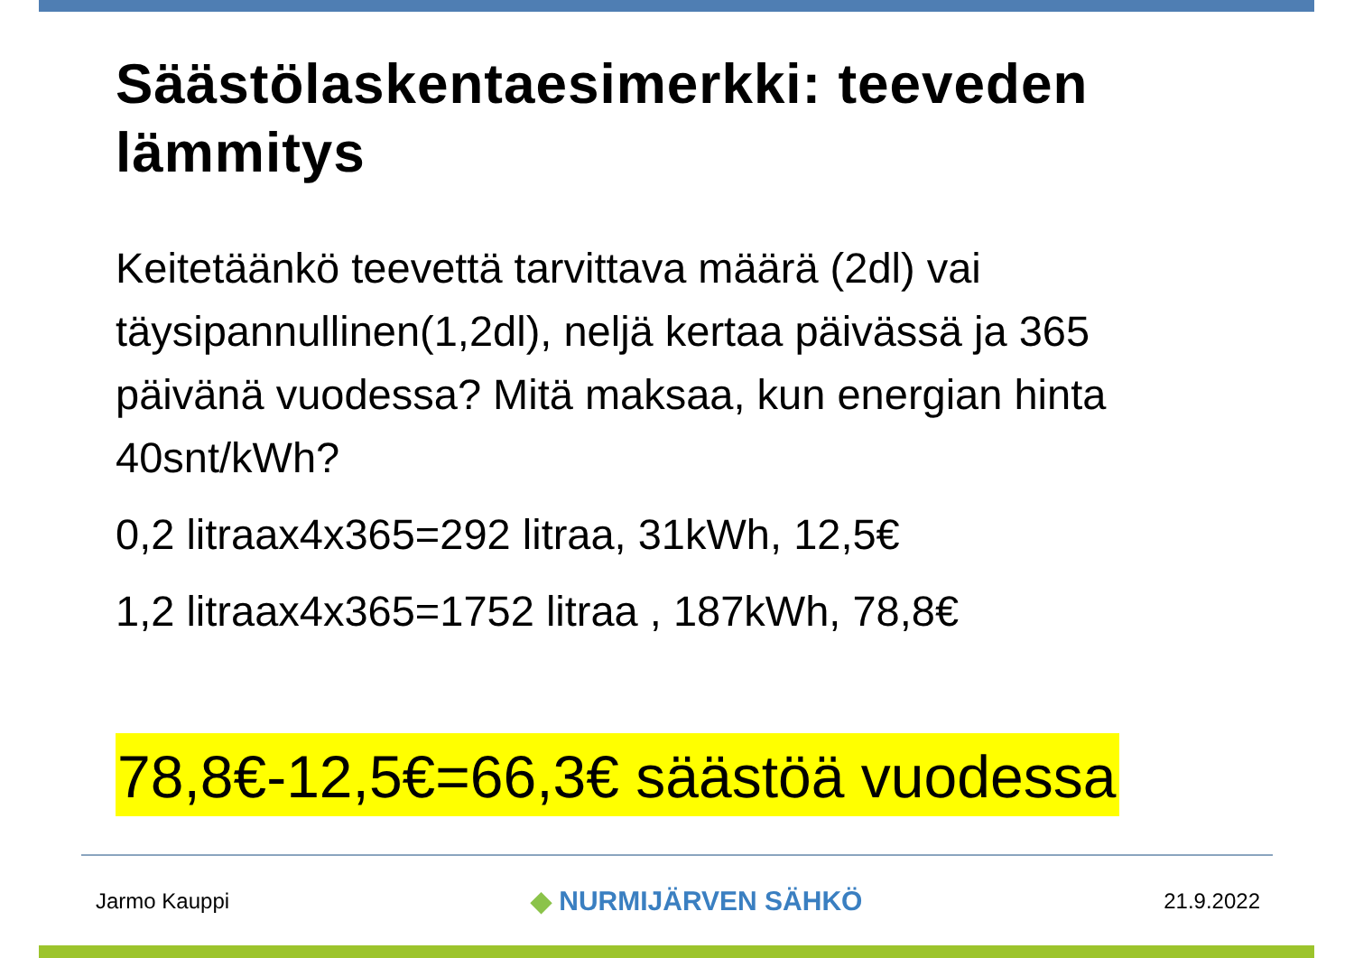Säästölaskentaesimerkki: teeveden lämmitys
Keitetäänkö teevettä tarvittava määrä (2dl) vai täysipannullinen(1,2dl), neljä kertaa päivässä ja 365 päivänä vuodessa? Mitä maksaa, kun energian hinta 40snt/kWh?
0,2 litraax4x365=292 litraa, 31kWh, 12,5€
1,2 litraax4x365=1752 litraa , 187kWh, 78,8€
78,8€-12,5€=66,3€ säästöä vuodessa
Jarmo Kauppi ◆ NURMIJÄRVEN SÄHKÖ 21.9.2022